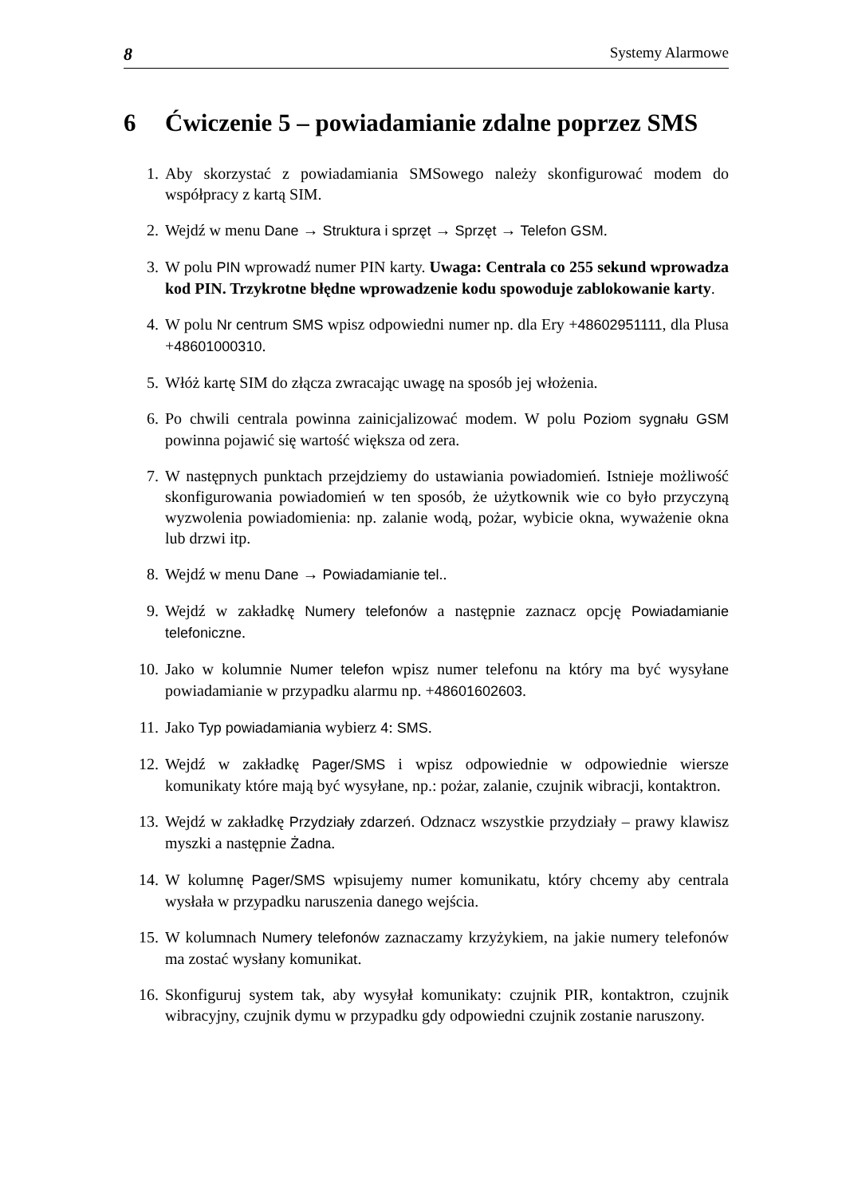8 Systemy Alarmowe
6 Ćwiczenie 5 – powiadamianie zdalne poprzez SMS
1. Aby skorzystać z powiadamiania SMSowego należy skonfigurować modem do współpracy z kartą SIM.
2. Wejdź w menu Dane → Struktura i sprzęt → Sprzęt → Telefon GSM.
3. W polu PIN wprowadź numer PIN karty. Uwaga: Centrala co 255 sekund wprowadza kod PIN. Trzykrotne błędne wprowadzenie kodu spowoduje zablokowanie karty.
4. W polu Nr centrum SMS wpisz odpowiedni numer np. dla Ery +48602951111, dla Plusa +48601000310.
5. Włóż kartę SIM do złącza zwracając uwagę na sposób jej włożenia.
6. Po chwili centrala powinna zainicjalizować modem. W polu Poziom sygnału GSM powinna pojawić się wartość większa od zera.
7. W następnych punktach przejdziemy do ustawiania powiadomień. Istnieje możliwość skonfigurowania powiadomień w ten sposób, że użytkownik wie co było przyczyną wyzwolenia powiadomienia: np. zalanie wodą, pożar, wybicie okna, wyważenie okna lub drzwi itp.
8. Wejdź w menu Dane → Powiadamianie tel..
9. Wejdź w zakładkę Numery telefonów a następnie zaznacz opcję Powiadamianie telefoniczne.
10. Jako w kolumnie Numer telefon wpisz numer telefonu na który ma być wysyłane powiadamianie w przypadku alarmu np. +48601602603.
11. Jako Typ powiadamiania wybierz 4: SMS.
12. Wejdź w zakładkę Pager/SMS i wpisz odpowiednie w odpowiednie wiersze komunikaty które mają być wysyłane, np.: pożar, zalanie, czujnik wibracji, kontaktron.
13. Wejdź w zakładkę Przydziały zdarzeń. Odznacz wszystkie przydziały – prawy klawisz myszki a następnie Żadna.
14. W kolumnę Pager/SMS wpisujemy numer komunikatu, który chcemy aby centrala wysłała w przypadku naruszenia danego wejścia.
15. W kolumnach Numery telefonów zaznaczamy krzyżykiem, na jakie numery telefonów ma zostać wysłany komunikat.
16. Skonfiguruj system tak, aby wysyłał komunikaty: czujnik PIR, kontaktron, czujnik wibracyjny, czujnik dymu w przypadku gdy odpowiedni czujnik zostanie naruszony.